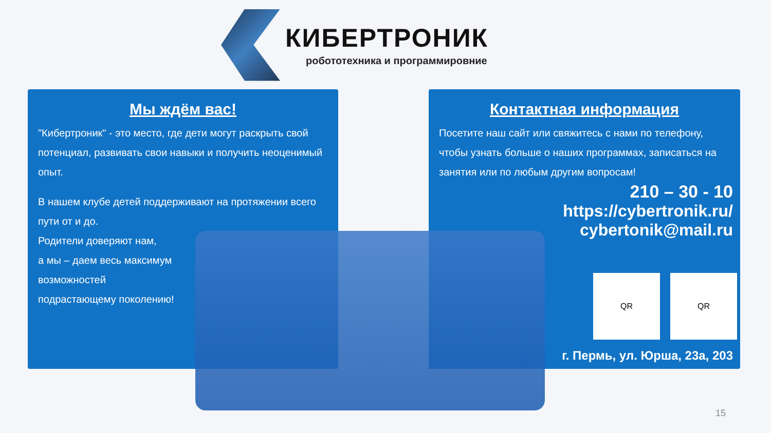КИБЕРТРОНИК
робототехника и программировние
Мы ждём вас!
"Кибертроник" - это место, где дети могут раскрыть свой потенциал, развивать свои навыки и получить неоценимый опыт.
В нашем клубе детей поддерживают на протяжении всего пути от и до.
Родители доверяют нам,
а мы – даем весь максимум
возможностей
подрастающему поколению!
Контактная информация
Посетите наш сайт или свяжитесь с нами по телефону, чтобы узнать больше о наших программах, записаться на занятия или по любым другим вопросам!
210 – 30 - 10
https://cybertronik.ru/
cybertonik@mail.ru
QR QR
г. Пермь, ул. Юрша, 23а, 203
15